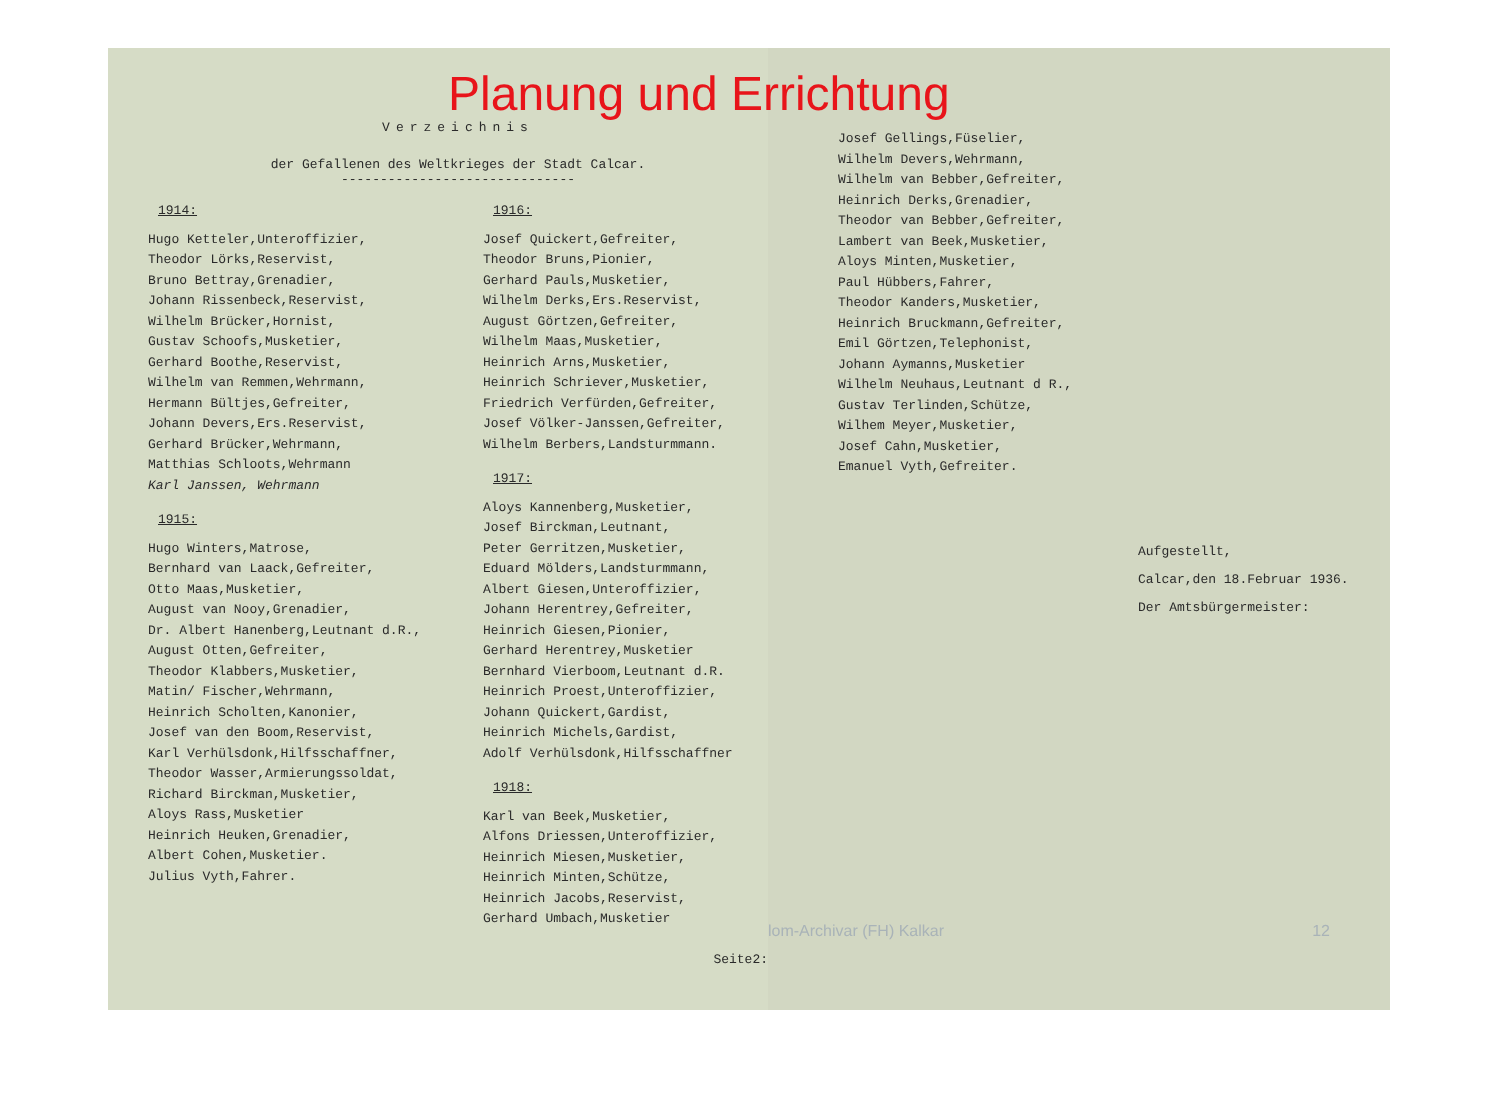Verzeichnis
der Gefallenen des Weltkrieges der Stadt Calcar.
------------------------------
1914:
Hugo Ketteler,Unteroffizier,
Theodor Lörks,Reservist,
Bruno Bettray,Grenadier,
Johann Rissenbeck,Reservist,
Wilhelm Brücker,Hornist,
Gustav Schoofs,Musketier,
Gerhard Boothe,Reservist,
Wilhelm van Remmen,Wehrmann,
Hermann Bültjes,Gefreiter,
Johann Devers,Ers.Reservist,
Gerhard Brücker,Wehrmann,
Matthias Schloots,Wehrmann
Karl Janssen, Wehrmann
1915:
Hugo Winters,Matrose,
Bernhard van Laack,Gefreiter,
Otto Maas,Musketier,
August van Nooy,Grenadier,
Dr. Albert Hanenberg,Leutnant d.R.,
August Otten,Gefreiter,
Theodor Klabbers,Musketier,
Matin/ Fischer,Wehrmann,
Heinrich Scholten,Kanonier,
Josef van den Boom,Reservist,
Karl Verhülsdonk,Hilfsschaffner,
Theodor Wasser,Armierungssoldat,
Richard Birckman,Musketier,
Aloys Rass,Musketier
Heinrich Heuken,Grenadier,
Albert Cohen,Musketier.
Julius Vyth,Fahrer.
1916:
Josef Quickert,Gefreiter,
Theodor Bruns,Pionier,
Gerhard Pauls,Musketier,
Wilhelm Derks,Ers.Reservist,
August Görtzen,Gefreiter,
Wilhelm Maas,Musketier,
Heinrich Arns,Musketier,
Heinrich Schriever,Musketier,
Friedrich Verfürden,Gefreiter,
Josef Völker-Janssen,Gefreiter,
Wilhelm Berbers,Landsturmmann.
1917:
Aloys Kannenberg,Musketier,
Josef Birckman,Leutnant,
Peter Gerritzen,Musketier,
Eduard Mölders,Landsturmmann,
Albert Giesen,Unteroffizier,
Johann Herentrey,Gefreiter,
Heinrich Giesen,Pionier,
Gerhard Herentrey,Musketier
Bernhard Vierboom,Leutnant d.R.
Heinrich Proest,Unteroffizier,
Johann Quickert,Gardist,
Heinrich Michels,Gardist,
Adolf Verhülsdonk,Hilfsschaffner
1918:
Karl van Beek,Musketier,
Alfons Driessen,Unteroffizier,
Heinrich Miesen,Musketier,
Heinrich Minten,Schütze,
Heinrich Jacobs,Reservist,
Gerhard Umbach,Musketier
Seite2:
Planung und Errichtung
Josef Gellings,Füselier,
Wilhelm Devers,Wehrmann,
Wilhelm van Bebber,Gefreiter,
Heinrich Derks,Grenadier,
Theodor van Bebber,Gefreiter,
Lambert van Beek,Musketier,
Aloys Minten,Musketier,
Paul Hübbers,Fahrer,
Theodor Kanders,Musketier,
Heinrich Bruckmann,Gefreiter,
Emil Görtzen,Telephonist,
Johann Aymanns,Musketier
Wilhelm Neuhaus,Leutnant d R.,
Gustav Terlinden,Schütze,
Wilhem Meyer,Musketier,
Josef Cahn,Musketier,
Emanuel Vyth,Gefreiter.
Aufgestellt,
Calcar,den 18.Februar 1936.
Der Amtsbürgermeister:
lom-Archivar (FH) Kalkar 12